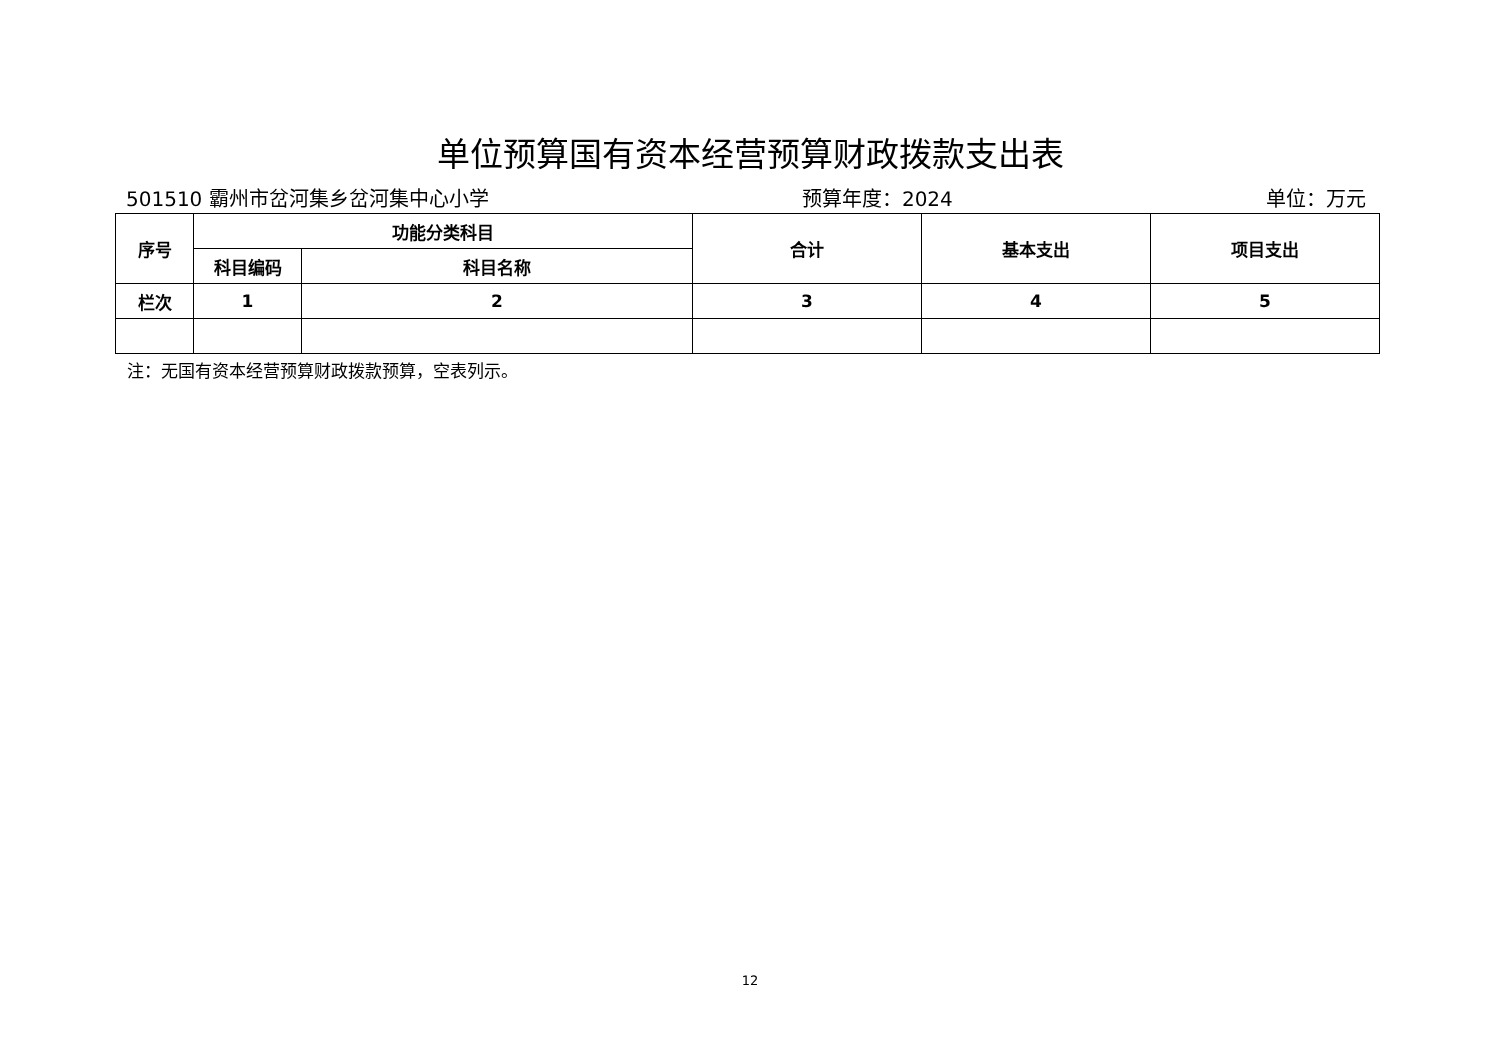单位预算国有资本经营预算财政拨款支出表
501510 霸州市岔河集乡岔河集中心小学 预算年度：2024 单位：万元
| 序号 | 功能分类科目 | | 合计 | 基本支出 | 项目支出 |
| --- | --- | --- | --- | --- | --- |
| | 科目编码 | 科目名称 | | | |
| 栏次 | 1 | 2 | 3 | 4 | 5 |
注：无国有资本经营预算财政拨款预算，空表列示。
12